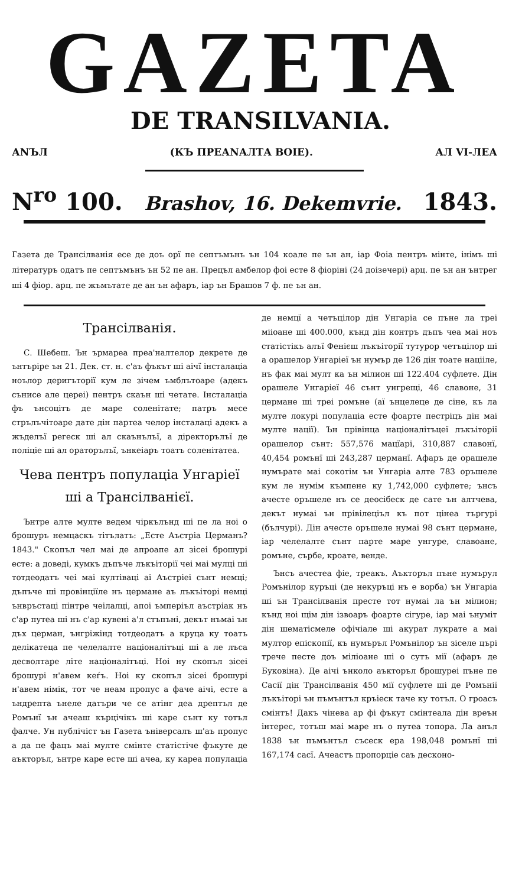GAZETA
DE TRANSILVANIA.
АNЪЛ (КЪ ПРЕАNАЛТА ВОIЕ). АЛ VI-ЛЕА
N<sup>ro</sup> 100. Brashov, 16. Dekemvrie. 1843.
Газета де Трансілванія есе де доъ орї пе септъмънъ ън 104 коале пе ън ан, іар Фоіа пентръ мінте, інімъ ші літературъ одатъ пе септъмънъ ън 52 пе ан. Прецъл амбелор фоі есте 8 фіоріні (24 доізечері) арц. пе ън ан ънтрег ші 4 фіор. арц. пе жъмътате де ан ън афаръ, іар ън Брашов 7 ф. пе ън ан.
Трансілванія.
С. Шебеш. Ън ърмареа преа'налтелор декрете де ънтъріре ън 21. Дек. ст. н. с'аъ фъкът ші аічї інсталаціа ноълор деригъторії кум ле зічем ъмблътоаре (адекъ сънисе але цереі) пентръ скаън ші четате. Інсталаціа фъ ънсоцітъ де маре соленітате; патръ месе стрълъчітоаре дате дін партеа челор інсталаці адекъ а жъделъї регеск ші ал скаънълъї, а діректорълъї де поліціе ші ал ораторълъї, ънкеіаръ тоатъ соленітатеа.
Чева пентръ популаціа Унгаріеї ші а Трансілванієї.
Ънтре алте мулте ведем чіркълънд ші пе ла ноі о брошуръ немцаскъ тітълатъ: „Есте Аъстріа Церманъ? 1843." Скопъл чел маі де апроапе ал зісеі брошурі есте: а доведі, кумкъ дъпъче лъкъіторії чеі маі мулці ші тотдеодатъ чеі маі култіваці аі Аъстріеі сънт немці; дъпъче ші провінціїле нъ цермане аъ лъкъіторі немці ънвръстаці пінтре чеілалці, апоі ъмперіъл аъстріак нъ с'ар путеа ші нъ с'ар кувені а'л стъпъні, декът нъмаі ън дъх церман, ънгріжінд тотдеодатъ а круца ку тоатъ делікатеца пе челелалте націоналітъці ші а ле лъса десволтаре літе націоналітъці. Ноі ну скопъл зісеі брошурі н'авем кеѓъ. Ноі ку скопъл зісеі брошурі н'авем німік, тот че неам пропус а фаче аічі, есте а ъндрепта ънеле датъри че се атінг деа дрептъл де Ромънї ън ачеаш кърцічікъ ші каре сънт ку тотъл фалче. Ун публічіст ън Газета ъніверсалъ ш'аъ пропус а да пе фацъ маі мулте смінте статістіче фъкуте де аъкторъл, ънтре каре есте ші ачеа, ку кареа популаціа де немцї а четъцілор дін Унгаріа се пъне ла треі мііоане ші 400.000, кънд дін контръ дъпъ чеа маі ноъ статістікъ алъї Фенієш лъкъіторії тутурор четъцілор ші а орашелор Унгаріеї ън нумър де 126 дін тоате націіле, нъ фак маі мулт ка ън мілион ші 122.404 суфлете. Дін орашеле Унгаріеї 46 сънт унгрещі, 46 славоне, 31 цермане ші треі ромъне (аї ънцелеце де сіне, къ ла мулте локурі популаціа есте фоарте пестріцъ дін маі мулте нації). Ън прівінца націоналітъцеї лъкъіторії орашелор сънт: 557,576 мацїарі, 310,887 славонї, 40,454 ромънї ші 243,287 церманї. Афаръ де орашеле нумърате маі сокотім ън Унгаріа алте 783 оръшеле кум ле нумім къмпене ку 1,742,000 суфлете; ънсъ ачесте оръшеле нъ се деосібеск де сате ън алтчева, декът нумаі ън прівілеціъл къ пот цінеа търгурі (бълчурі). Дін ачесте оръшеле нумаі 98 сънт цермане, іар челелалте сънт парте маре унгуре, славоане, ромъне, сърбе, кроате, венде.
Ънсъ ачестеа фіе, треакъ. Аъкторъл пъне нумърул Ромънілор куръці (де некуръці нъ е ворба) ън Унгаріа ші ън Трансілванія престе тот нумаі ла ън мілион; кънд ноі щім дін ізвоаръ фоарте сігуре, іар маі ънуміт дін шематісмеле офічіале ші акурат лукрате а маі мултор епіскопії, къ нумъръл Ромънілор ън зіселе цъpi тpече песте доъ мілioане ші о сутъ мії (афаръ де Буковіна). Де аічі ънколо аъкторъл брошуреі пъне пе Сасії дін Трансілванія 450 мії суфлете ші де Ромънії лъкъіторі ън пъмънтъл кръіеск таче ку тотъл. О гроаcъ смінтъ! Дакъ чінева ар фі фъкут смінтеала дін вреън інтерес, тотъш маі маре нъ о путеа топора. Ла анъл 1838 ън пъмънтъл съсеск ера 198,048 ромънї ші 167,174 сасї. Ачеастъ пропорціе саъ десконо-